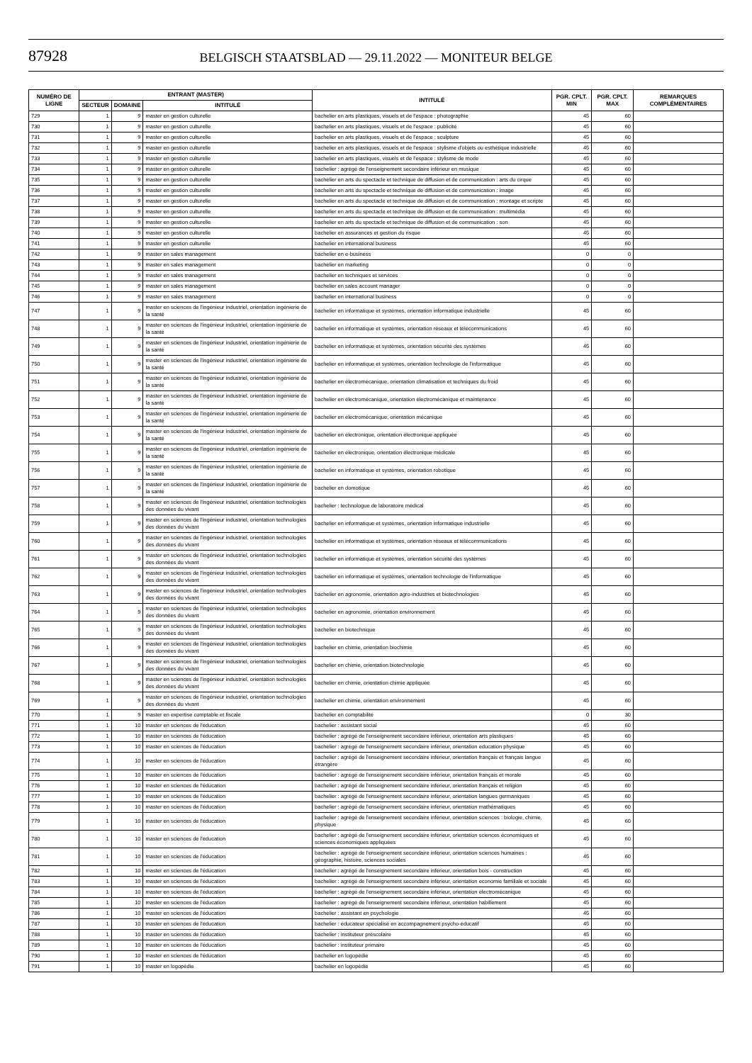87928
BELGISCH STAATSBLAD — 29.11.2022 — MONITEUR BELGE
| NUMÉRO DE LIGNE | ENTRANT (MASTER) | | | INTITULÉ | PGR. CPLT. MIN | PGR. CPLT. MAX | REMARQUES COMPLÉMENTAIRES |
| --- | --- | --- | --- | --- | --- | --- | --- |
| | SECTEUR | DOMAINE | INTITULÉ | | | | |
| 729 | 1 | 9 | master en gestion culturelle | bachelier en arts plastiques, visuels et de l'espace : photographie | 45 | 60 | |
| 730 | 1 | 9 | master en gestion culturelle | bachelier en arts plastiques, visuels et de l'espace : publicité | 45 | 60 | |
| 731 | 1 | 9 | master en gestion culturelle | bachelier en arts plastiques, visuels et de l'espace : sculpture | 45 | 60 | |
| 732 | 1 | 9 | master en gestion culturelle | bachelier en arts plastiques, visuels et de l'espace : stylisme d'objets ou esthétique industrielle | 45 | 60 | |
| 733 | 1 | 9 | master en gestion culturelle | bachelier en arts plastiques, visuels et de l'espace : stylisme de mode | 45 | 60 | |
| 734 | 1 | 9 | master en gestion culturelle | bachelier : agrégé de l'enseignement secondaire inférieur en musique | 45 | 60 | |
| 735 | 1 | 9 | master en gestion culturelle | bachelier en arts du spectacle et technique de diffusion et de communication : arts du cirque | 45 | 60 | |
| 736 | 1 | 9 | master en gestion culturelle | bachelier en arts du spectacle et technique de diffusion et de communication : image | 45 | 60 | |
| 737 | 1 | 9 | master en gestion culturelle | bachelier en arts du spectacle et technique de diffusion et de communication : montage et scripte | 45 | 60 | |
| 738 | 1 | 9 | master en gestion culturelle | bachelier en arts du spectacle et technique de diffusion et de communication : multimédia | 45 | 60 | |
| 739 | 1 | 9 | master en gestion culturelle | bachelier en arts du spectacle et technique de diffusion et de communication : son | 45 | 60 | |
| 740 | 1 | 9 | master en gestion culturelle | bachelier en assurances et gestion du risque | 45 | 60 | |
| 741 | 1 | 9 | master en gestion culturelle | bachelier en international business | 45 | 60 | |
| 742 | 1 | 9 | master en sales management | bachelier en e-business | 0 | 0 | |
| 743 | 1 | 9 | master en sales management | bachelier en marketing | 0 | 0 | |
| 744 | 1 | 9 | master en sales management | bachelier en techniques et services | 0 | 0 | |
| 745 | 1 | 9 | master en sales management | bachelier en sales account manager | 0 | 0 | |
| 746 | 1 | 9 | master en sales management | bachelier en international business | 0 | 0 | |
| 747 | 1 | 9 | master en sciences de l'ingénieur industriel, orientation ingénierie de la santé | bachelier en informatique et systèmes, orientation informatique industrielle | 45 | 60 | |
| 748 | 1 | 9 | master en sciences de l'ingénieur industriel, orientation ingénierie de la santé | bachelier en informatique et systèmes, orientation réseaux et télécommunications | 45 | 60 | |
| 749 | 1 | 9 | master en sciences de l'ingénieur industriel, orientation ingénierie de la santé | bachelier en informatique et systèmes, orientation sécurité des systèmes | 45 | 60 | |
| 750 | 1 | 9 | master en sciences de l'ingénieur industriel, orientation ingénierie de la santé | bachelier en informatique et systèmes, orientation technologie de l'informatique | 45 | 60 | |
| 751 | 1 | 9 | master en sciences de l'ingénieur industriel, orientation ingénierie de la santé | bachelier en électromécanique, orientation climatisation et techniques du froid | 45 | 60 | |
| 752 | 1 | 9 | master en sciences de l'ingénieur industriel, orientation ingénierie de la santé | bachelier en électromécanique, orientation électromécanique et maintenance | 45 | 60 | |
| 753 | 1 | 9 | master en sciences de l'ingénieur industriel, orientation ingénierie de la santé | bachelier en électromécanique, orientation mécanique | 45 | 60 | |
| 754 | 1 | 9 | master en sciences de l'ingénieur industriel, orientation ingénierie de la santé | bachelier en électronique, orientation électronique appliquée | 45 | 60 | |
| 755 | 1 | 9 | master en sciences de l'ingénieur industriel, orientation ingénierie de la santé | bachelier en électronique, orientation électronique médicale | 45 | 60 | |
| 756 | 1 | 9 | master en sciences de l'ingénieur industriel, orientation ingénierie de la santé | bachelier en informatique et systèmes, orientation robotique | 45 | 60 | |
| 757 | 1 | 9 | master en sciences de l'ingénieur industriel, orientation ingénierie de la santé | bachelier en domotique | 45 | 60 | |
| 758 | 1 | 9 | master en sciences de l'ingénieur industriel, orientation technologies des données du vivant | bachelier : technologue de laboratoire médical | 45 | 60 | |
| 759 | 1 | 9 | master en sciences de l'ingénieur industriel, orientation technologies des données du vivant | bachelier en informatique et systèmes, orientation informatique industrielle | 45 | 60 | |
| 760 | 1 | 9 | master en sciences de l'ingénieur industriel, orientation technologies des données du vivant | bachelier en informatique et systèmes, orientation réseaux et télécommunications | 45 | 60 | |
| 761 | 1 | 9 | master en sciences de l'ingénieur industriel, orientation technologies des données du vivant | bachelier en informatique et systèmes, orientation sécurité des systèmes | 45 | 60 | |
| 762 | 1 | 9 | master en sciences de l'ingénieur industriel, orientation technologies des données du vivant | bachelier en informatique et systèmes, orientation technologie de l'informatique | 45 | 60 | |
| 763 | 1 | 9 | master en sciences de l'ingénieur industriel, orientation technologies des données du vivant | bachelier en agronomie, orientation agro-industries et biotechnologies | 45 | 60 | |
| 764 | 1 | 9 | master en sciences de l'ingénieur industriel, orientation technologies des données du vivant | bachelier en agronomie, orientation environnement | 45 | 60 | |
| 765 | 1 | 9 | master en sciences de l'ingénieur industriel, orientation technologies des données du vivant | bachelier en biotechnique | 45 | 60 | |
| 766 | 1 | 9 | master en sciences de l'ingénieur industriel, orientation technologies des données du vivant | bachelier en chimie, orientation biochimie | 45 | 60 | |
| 767 | 1 | 9 | master en sciences de l'ingénieur industriel, orientation technologies des données du vivant | bachelier en chimie, orientation biotechnologie | 45 | 60 | |
| 768 | 1 | 9 | master en sciences de l'ingénieur industriel, orientation technologies des données du vivant | bachelier en chimie, orientation chimie appliquée | 45 | 60 | |
| 769 | 1 | 9 | master en sciences de l'ingénieur industriel, orientation technologies des données du vivant | bachelier en chimie, orientation environnement | 45 | 60 | |
| 770 | 1 | 9 | master en expertise comptable et fiscale | bachelier en comptabilité | 0 | 30 | |
| 771 | 1 | 10 | master en sciences de l'éducation | bachelier : assistant social | 45 | 60 | |
| 772 | 1 | 10 | master en sciences de l'éducation | bachelier : agrégé de l'enseignement secondaire inférieur, orientation arts plastiques | 45 | 60 | |
| 773 | 1 | 10 | master en sciences de l'éducation | bachelier : agrégé de l'enseignement secondaire inférieur, orientation education physique | 45 | 60 | |
| 774 | 1 | 10 | master en sciences de l'éducation | bachelier : agrégé de l'enseignement secondaire inférieur, orientation français et français langue étrangère | 45 | 60 | |
| 775 | 1 | 10 | master en sciences de l'éducation | bachelier : agrégé de l'enseignement secondaire inférieur, orientation français et morale | 45 | 60 | |
| 776 | 1 | 10 | master en sciences de l'éducation | bachelier : agrégé de l'enseignement secondaire inférieur, orientation français et religion | 45 | 60 | |
| 777 | 1 | 10 | master en sciences de l'éducation | bachelier : agrégé de l'enseignement secondaire inférieur, orientation langues germaniques | 45 | 60 | |
| 778 | 1 | 10 | master en sciences de l'éducation | bachelier : agrégé de l'enseignement secondaire inférieur, orientation mathématiques | 45 | 60 | |
| 779 | 1 | 10 | master en sciences de l'éducation | bachelier : agrégé de l'enseignement secondaire inférieur, orientation sciences : biologie, chimie, physique | 45 | 60 | |
| 780 | 1 | 10 | master en sciences de l'éducation | bachelier : agrégé de l'enseignement secondaire inférieur, orientation sciences économiques et sciences économiques appliquées | 45 | 60 | |
| 781 | 1 | 10 | master en sciences de l'éducation | bachelier : agrégé de l'enseignement secondaire inférieur, orientation sciences humaines : géographie, histoire, sciences sociales | 45 | 60 | |
| 782 | 1 | 10 | master en sciences de l'éducation | bachelier : agrégé de l'enseignement secondaire inférieur, orientation bois - construction | 45 | 60 | |
| 783 | 1 | 10 | master en sciences de l'éducation | bachelier : agrégé de l'enseignement secondaire inférieur, orientation economie familiale et sociale | 45 | 60 | |
| 784 | 1 | 10 | master en sciences de l'éducation | bachelier : agrégé de l'enseignement secondaire inférieur, orientation électromécanique | 45 | 60 | |
| 785 | 1 | 10 | master en sciences de l'éducation | bachelier : agrégé de l'enseignement secondaire inférieur, orientation habillement | 45 | 60 | |
| 786 | 1 | 10 | master en sciences de l'éducation | bachelier : assistant en psychologie | 45 | 60 | |
| 787 | 1 | 10 | master en sciences de l'éducation | bachelier : éducateur spécialisé en accompagnement psycho-éducatif | 45 | 60 | |
| 788 | 1 | 10 | master en sciences de l'éducation | bachelier : instituteur préscolaire | 45 | 60 | |
| 789 | 1 | 10 | master en sciences de l'éducation | bachelier : instituteur primaire | 45 | 60 | |
| 790 | 1 | 10 | master en sciences de l'éducation | bachelier en logopédie | 45 | 60 | |
| 791 | 1 | 10 | master en logopédie | bachelier en logopédie | 45 | 60 | |